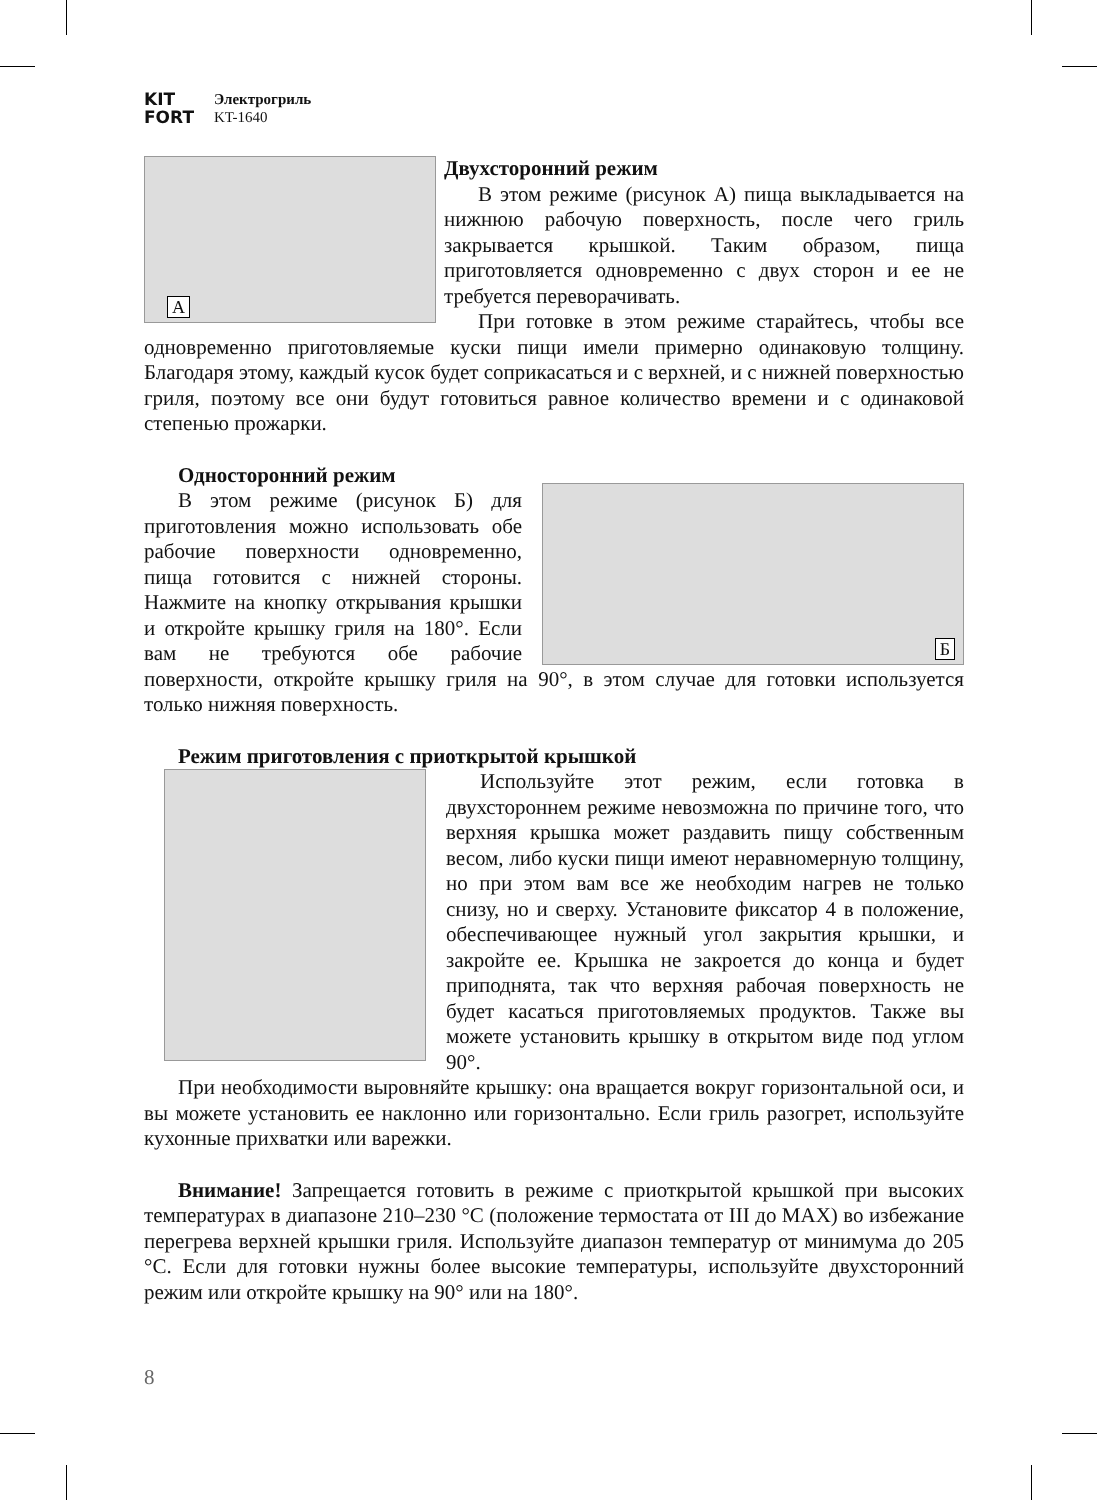KIT
FORT
Электрогриль
KT-1640
А
Двухсторонний режим
В этом режиме (рисунок А) пища выкладывается на нижнюю рабочую поверхность, после чего гриль закрывается крышкой. Таким образом, пища приготовляется одновременно с двух сторон и ее не требуется переворачивать.
При готовке в этом режиме старайтесь, чтобы все одновременно приготовляемые куски пищи имели примерно одинаковую толщину. Благодаря этому, каждый кусок будет соприкасаться и с верхней, и с нижней поверхностью гриля, поэтому все они будут готовиться равное количество времени и с одинаковой степенью прожарки.
Б
Односторонний режим
В этом режиме (рисунок Б) для приготовления можно использовать обе рабочие поверхности одновременно, пища готовится с нижней стороны. Нажмите на кнопку открывания крышки и откройте крышку гриля на 180°. Если вам не требуются обе рабочие поверхности, откройте крышку гриля на 90°, в этом случае для готовки используется только нижняя поверхность.
Режим приготовления с приоткрытой крышкой
Используйте этот режим, если готовка в двухстороннем режиме невозможна по причине того, что верхняя крышка может раздавить пищу собственным весом, либо куски пищи имеют неравномерную толщину, но при этом вам все же необходим нагрев не только снизу, но и сверху. Установите фиксатор 4 в положение, обеспечивающее нужный угол закрытия крышки, и закройте ее. Крышка не закроется до конца и будет приподнята, так что верхняя рабочая поверхность не будет касаться приготовляемых продуктов. Также вы можете установить крышку в открытом виде под углом 90°.
При необходимости выровняйте крышку: она вращается вокруг горизонтальной оси, и вы можете установить ее наклонно или горизонтально. Если гриль разогрет, используйте кухонные прихватки или варежки.
Внимание! Запрещается готовить в режиме с приоткрытой крышкой при высоких температурах в диапазоне 210–230 °C (положение термостата от III до MAX) во избежание перегрева верхней крышки гриля. Используйте диапазон температур от минимума до 205 °C. Если для готовки нужны более высокие температуры, используйте двухсторонний режим или откройте крышку на 90° или на 180°.
8